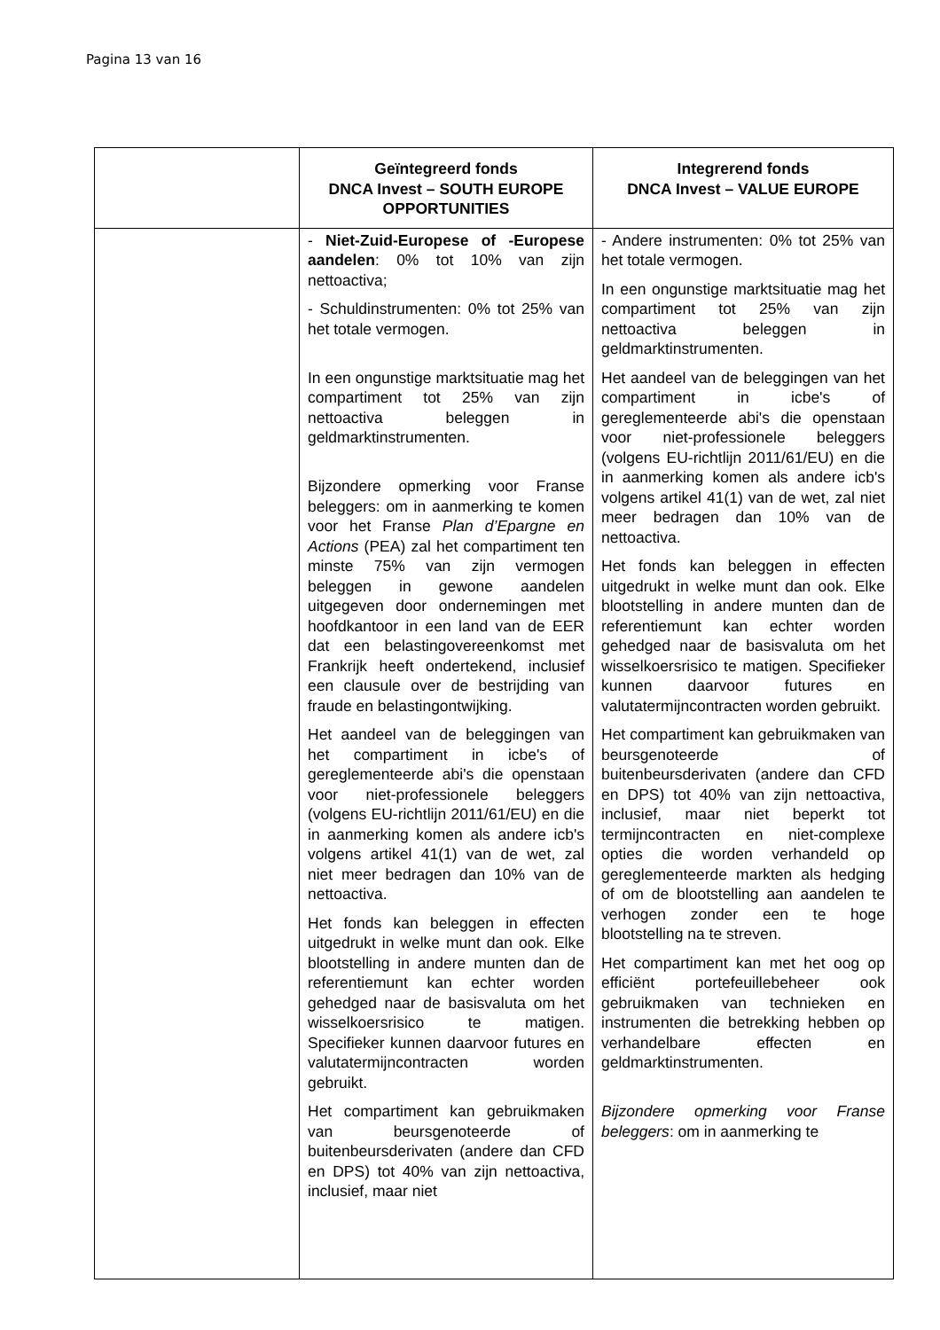Pagina 13 van 16
| | Geïntegreerd fonds DNCA Invest – SOUTH EUROPE OPPORTUNITIES | Integrerend fonds DNCA Invest – VALUE EUROPE |
| --- | --- | --- |
| | - Niet-Zuid-Europese of -Europese aandelen : 0% tot 10% van zijn nettoactiva; - Schuldinstrumenten: 0% tot 25% van het totale vermogen. In een ongunstige marktsituatie mag het compartiment tot 25% van zijn nettoactiva beleggen in geldmarktinstrumenten. Bijzondere opmerking voor Franse beleggers: om in aanmerking te komen voor het Franse Plan d’Epargne en Actions (PEA) zal het compartiment ten minste 75% van zijn vermogen beleggen in gewone aandelen uitgegeven door ondernemingen met hoofdkantoor in een land van de EER dat een belastingovereenkomst met Frankrijk heeft ondertekend, inclusief een clausule over de bestrijding van fraude en belastingontwijking. Het aandeel van de beleggingen van het compartiment in icbe's of gereglementeerde abi's die openstaan voor niet-professionele beleggers (volgens EU-richtlijn 2011/61/EU) en die in aanmerking komen als andere icb's volgens artikel 41(1) van de wet, zal niet meer bedragen dan 10% van de nettoactiva. Het fonds kan beleggen in effecten uitgedrukt in welke munt dan ook. Elke blootstelling in andere munten dan de referentiemunt kan echter worden gehedged naar de basisvaluta om het wisselkoersrisico te matigen. Specifieker kunnen daarvoor futures en valutatermijncontracten worden gebruikt. Het compartiment kan gebruikmaken van beursgenoteerde of buitenbeursderivaten (andere dan CFD en DPS) tot 40% van zijn nettoactiva, inclusief, maar niet | - Andere instrumenten: 0% tot 25% van het totale vermogen. In een ongunstige marktsituatie mag het compartiment tot 25% van zijn nettoactiva beleggen in geldmarktinstrumenten. Het aandeel van de beleggingen van het compartiment in icbe's of gereglementeerde abi's die openstaan voor niet-professionele beleggers (volgens EU-richtlijn 2011/61/EU) en die in aanmerking komen als andere icb's volgens artikel 41(1) van de wet, zal niet meer bedragen dan 10% van de nettoactiva. Het fonds kan beleggen in effecten uitgedrukt in welke munt dan ook. Elke blootstelling in andere munten dan de referentiemunt kan echter worden gehedged naar de basisvaluta om het wisselkoersrisico te matigen. Specifieker kunnen daarvoor futures en valutatermijncontracten worden gebruikt. Het compartiment kan gebruikmaken van beursgenoteerde of buitenbeursderivaten (andere dan CFD en DPS) tot 40% van zijn nettoactiva, inclusief, maar niet beperkt tot termijncontracten en niet-complexe opties die worden verhandeld op gereglementeerde markten als hedging of om de blootstelling aan aandelen te verhogen zonder een te hoge blootstelling na te streven. Het compartiment kan met het oog op efficiënt portefeuillebeheer ook gebruikmaken van technieken en instrumenten die betrekking hebben op verhandelbare effecten en geldmarktinstrumenten. Bijzondere opmerking voor Franse beleggers : om in aanmerking te |